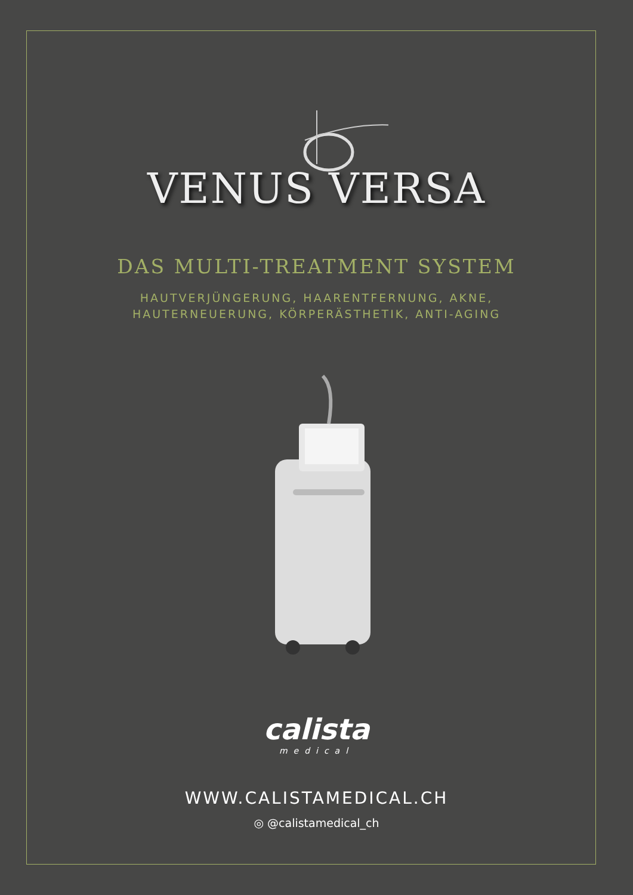VENUS VERSA
DAS MULTI-TREATMENT SYSTEM
HAUTVERJÜNGERUNG, HAARENTFERNUNG, AKNE,
HAUTERNEUERUNG, KÖRPERÄSTHETIK, ANTI-AGING
calista
medical
WWW.CALISTAMEDICAL.CH
◎ @calistamedical_ch